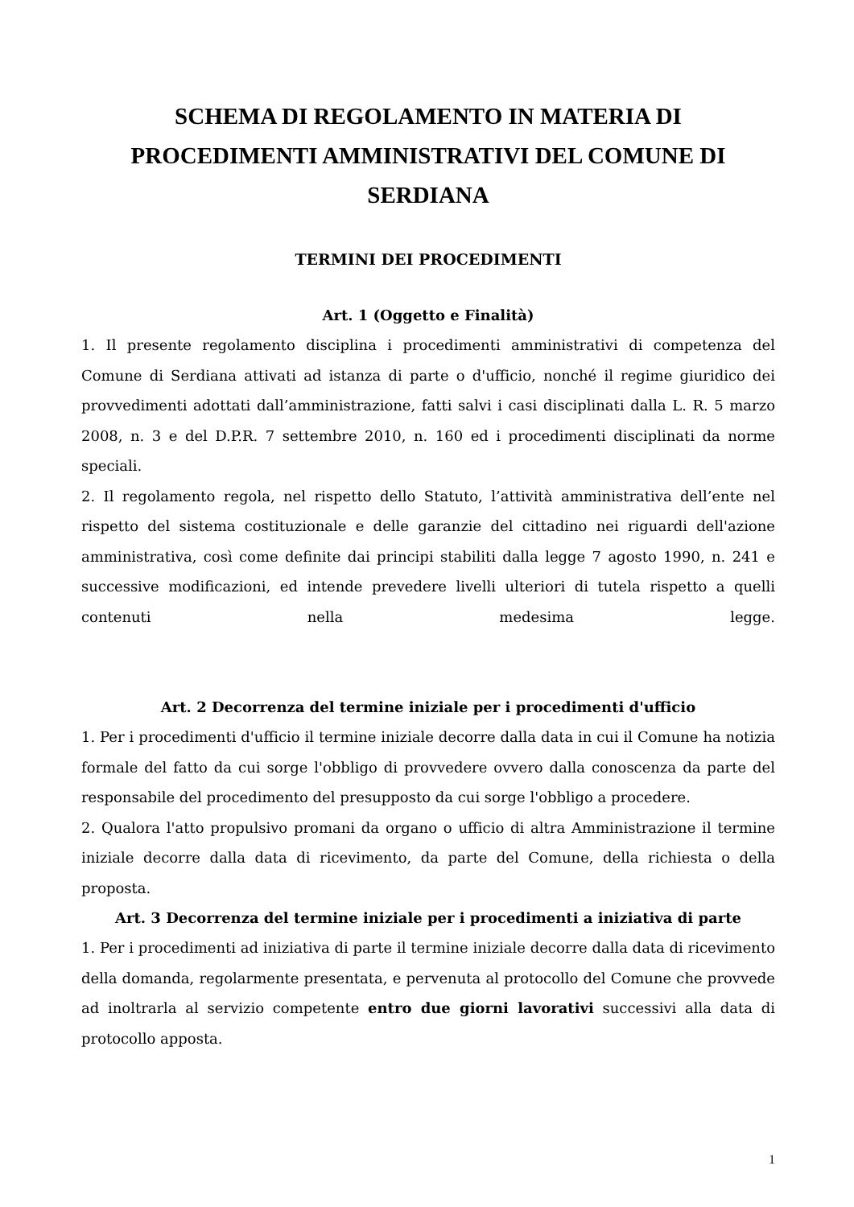SCHEMA DI REGOLAMENTO IN MATERIA DI PROCEDIMENTI AMMINISTRATIVI DEL COMUNE DI SERDIANA
TERMINI DEI PROCEDIMENTI
Art. 1 (Oggetto e Finalità)
1. Il presente regolamento disciplina i procedimenti amministrativi di competenza del Comune di Serdiana attivati ad istanza di parte o d'ufficio, nonché il regime giuridico dei provvedimenti adottati dall’amministrazione, fatti salvi i casi disciplinati dalla L. R. 5 marzo 2008, n. 3 e del D.P.R. 7 settembre 2010, n. 160 ed i procedimenti disciplinati da norme speciali.
2. Il regolamento regola, nel rispetto dello Statuto, l’attività amministrativa dell’ente nel rispetto del sistema costituzionale e delle garanzie del cittadino nei riguardi dell'azione amministrativa, così come definite dai principi stabiliti dalla legge 7 agosto 1990, n. 241 e successive modificazioni, ed intende prevedere livelli ulteriori di tutela rispetto a quelli contenuti nella medesima legge.
Art. 2 Decorrenza del termine iniziale per i procedimenti d'ufficio
1. Per i procedimenti d'ufficio il termine iniziale decorre dalla data in cui il Comune ha notizia formale del fatto da cui sorge l'obbligo di provvedere ovvero dalla conoscenza da parte del responsabile del procedimento del presupposto da cui sorge l'obbligo a procedere.
2. Qualora l'atto propulsivo promani da organo o ufficio di altra Amministrazione il termine iniziale decorre dalla data di ricevimento, da parte del Comune, della richiesta o della proposta.
Art. 3 Decorrenza del termine iniziale per i procedimenti a iniziativa di parte
1. Per i procedimenti ad iniziativa di parte il termine iniziale decorre dalla data di ricevimento della domanda, regolarmente presentata, e pervenuta al protocollo del Comune che provvede ad inoltrarla al servizio competente entro due giorni lavorativi successivi alla data di protocollo apposta.
1